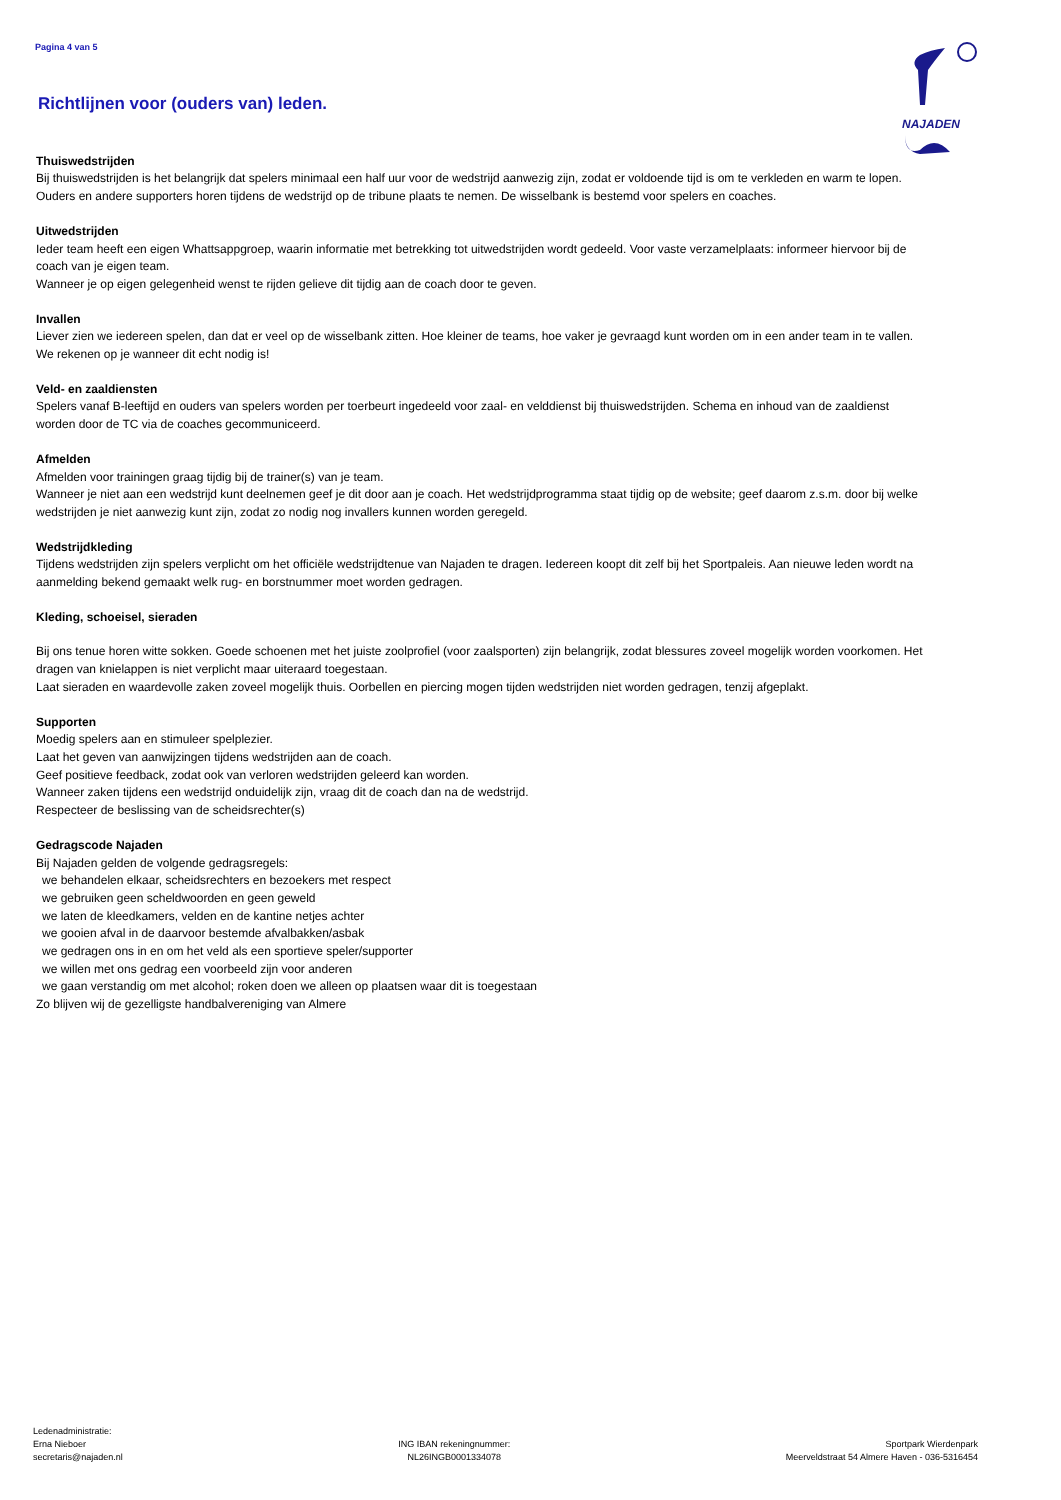Pagina 4 van 5
NAJADEN
Richtlijnen voor (ouders van) leden.
Thuiswedstrijden
Bij thuiswedstrijden is het belangrijk dat spelers minimaal een half uur voor de wedstrijd aanwezig zijn, zodat er voldoende tijd is om te verkleden en warm te lopen.
Ouders en andere supporters horen tijdens de wedstrijd op de tribune plaats te nemen. De wisselbank is bestemd voor spelers en coaches.
Uitwedstrijden
Ieder team heeft een eigen Whattsappgroep, waarin informatie met betrekking tot uitwedstrijden wordt gedeeld. Voor vaste verzamelplaats: informeer hiervoor bij de coach van je eigen team.
Wanneer je op eigen gelegenheid wenst te rijden gelieve dit tijdig aan de coach door te geven.
Invallen
Liever zien we iedereen spelen, dan dat er veel op de wisselbank zitten. Hoe kleiner de teams, hoe vaker je gevraagd kunt worden om in een ander team in te vallen. We rekenen op je wanneer dit echt nodig is!
Veld- en zaaldiensten
Spelers vanaf B-leeftijd en ouders van spelers worden per toerbeurt ingedeeld voor zaal- en velddienst bij thuiswedstrijden. Schema en inhoud van de zaaldienst worden door de TC via de coaches gecommuniceerd.
Afmelden
Afmelden voor trainingen graag tijdig bij de trainer(s) van je team.
Wanneer je niet aan een wedstrijd kunt deelnemen geef je dit door aan je coach. Het wedstrijdprogramma staat tijdig op de website; geef daarom z.s.m. door bij welke wedstrijden je niet aanwezig kunt zijn, zodat zo nodig nog invallers kunnen worden geregeld.
Wedstrijdkleding
Tijdens wedstrijden zijn spelers verplicht om het officiële wedstrijdtenue van Najaden te dragen. Iedereen koopt dit zelf bij het Sportpaleis. Aan nieuwe leden wordt na aanmelding bekend gemaakt welk rug- en borstnummer moet worden gedragen.
Kleding, schoeisel, sieraden
Bij ons tenue horen witte sokken. Goede schoenen met het juiste zoolprofiel (voor zaalsporten) zijn belangrijk, zodat blessures zoveel mogelijk worden voorkomen. Het dragen van knielappen is niet verplicht maar uiteraard toegestaan.
Laat sieraden en waardevolle zaken zoveel mogelijk thuis. Oorbellen en piercing mogen tijden wedstrijden niet worden gedragen, tenzij afgeplakt.
Supporten
Moedig spelers aan en stimuleer spelplezier.
Laat het geven van aanwijzingen tijdens wedstrijden aan de coach.
Geef positieve feedback, zodat ook van verloren wedstrijden geleerd kan worden.
Wanneer zaken tijdens een wedstrijd onduidelijk zijn, vraag dit de coach dan na de wedstrijd.
Respecteer de beslissing van de scheidsrechter(s)
Gedragscode Najaden
Bij Najaden gelden de volgende gedragsregels:
we behandelen elkaar, scheidsrechters en bezoekers met respect
we gebruiken geen scheldwoorden en geen geweld
we laten de kleedkamers, velden en de kantine netjes achter
we gooien afval in de daarvoor bestemde afvalbakken/asbak
we gedragen ons in en om het veld als een sportieve speler/supporter
we willen met ons gedrag een voorbeeld zijn voor anderen
we gaan verstandig om met alcohol; roken doen we alleen op plaatsen waar dit is toegestaan
Zo blijven wij de gezelligste handbalvereniging van Almere
Ledenadministratie:
Erna Nieboer
secretaris@najaden.nl
ING IBAN rekeningnummer:
NL26INGB0001334078
Sportpark Wierdenpark
Meerveldstraat 54 Almere Haven - 036-5316454